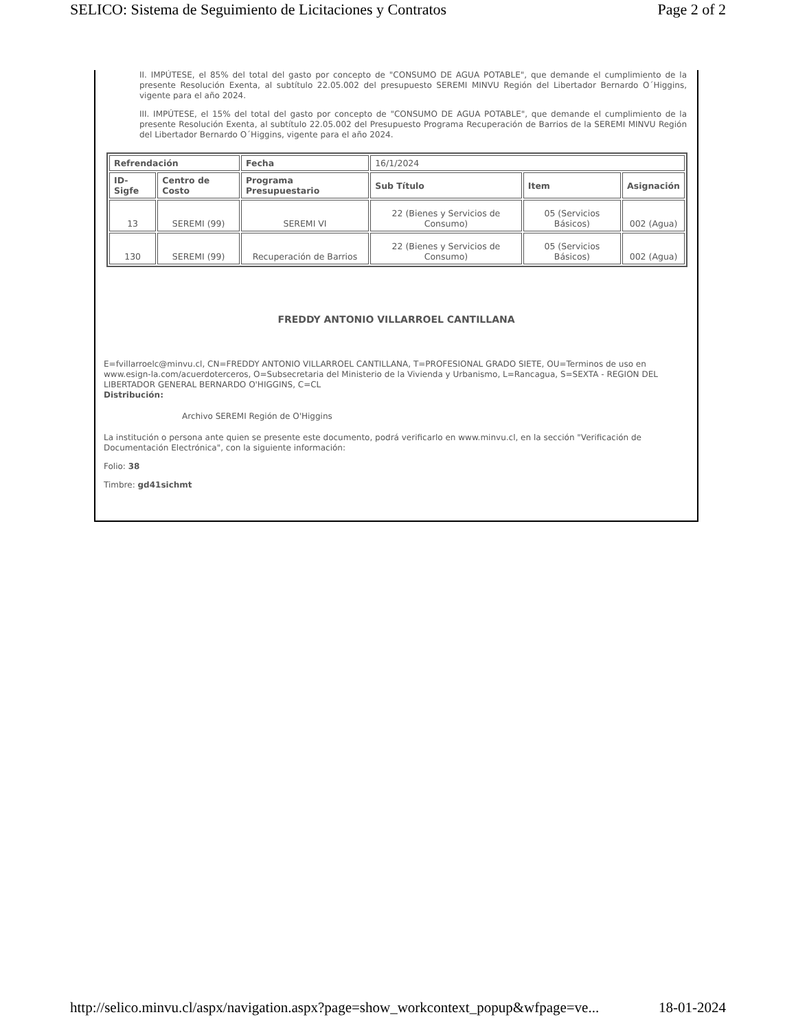SELICO: Sistema de Seguimiento de Licitaciones y Contratos Page 2 of 2
II. IMPÚTESE, el 85% del total del gasto por concepto de "CONSUMO DE AGUA POTABLE", que demande el cumplimiento de la presente Resolución Exenta, al subtítulo 22.05.002 del presupuesto SEREMI MINVU Región del Libertador Bernardo O´Higgins, vigente para el año 2024.
III. IMPÚTESE, el 15% del total del gasto por concepto de "CONSUMO DE AGUA POTABLE", que demande el cumplimiento de la presente Resolución Exenta, al subtítulo 22.05.002 del Presupuesto Programa Recuperación de Barrios de la SEREMI MINVU Región del Libertador Bernardo O´Higgins, vigente para el año 2024.
| Refrendación | | Fecha | 16/1/2024 | | |
| ID-Sigfe | Centro de Costo | Programa Presupuestario | Sub Título | Item | Asignación |
| 13 | SEREMI (99) | SEREMI VI | 22 (Bienes y Servicios de Consumo) | 05 (Servicios Básicos) | 002 (Agua) |
| 130 | SEREMI (99) | Recuperación de Barrios | 22 (Bienes y Servicios de Consumo) | 05 (Servicios Básicos) | 002 (Agua) |
FREDDY ANTONIO VILLARROEL CANTILLANA
E=fvillarroelc@minvu.cl, CN=FREDDY ANTONIO VILLARROEL CANTILLANA, T=PROFESIONAL GRADO SIETE, OU=Terminos de uso en www.esign-la.com/acuerdoterceros, O=Subsecretaria del Ministerio de la Vivienda y Urbanismo, L=Rancagua, S=SEXTA - REGION DEL LIBERTADOR GENERAL BERNARDO O'HIGGINS, C=CL
Distribución:
Archivo SEREMI Región de O'Higgins
La institución o persona ante quien se presente este documento, podrá verificarlo en www.minvu.cl, en la sección "Verificación de Documentación Electrónica", con la siguiente información:
Folio: 38
Timbre: gd41sichmt
http://selico.minvu.cl/aspx/navigation.aspx?page=show_workcontext_popup&wfpage=ve... 18-01-2024